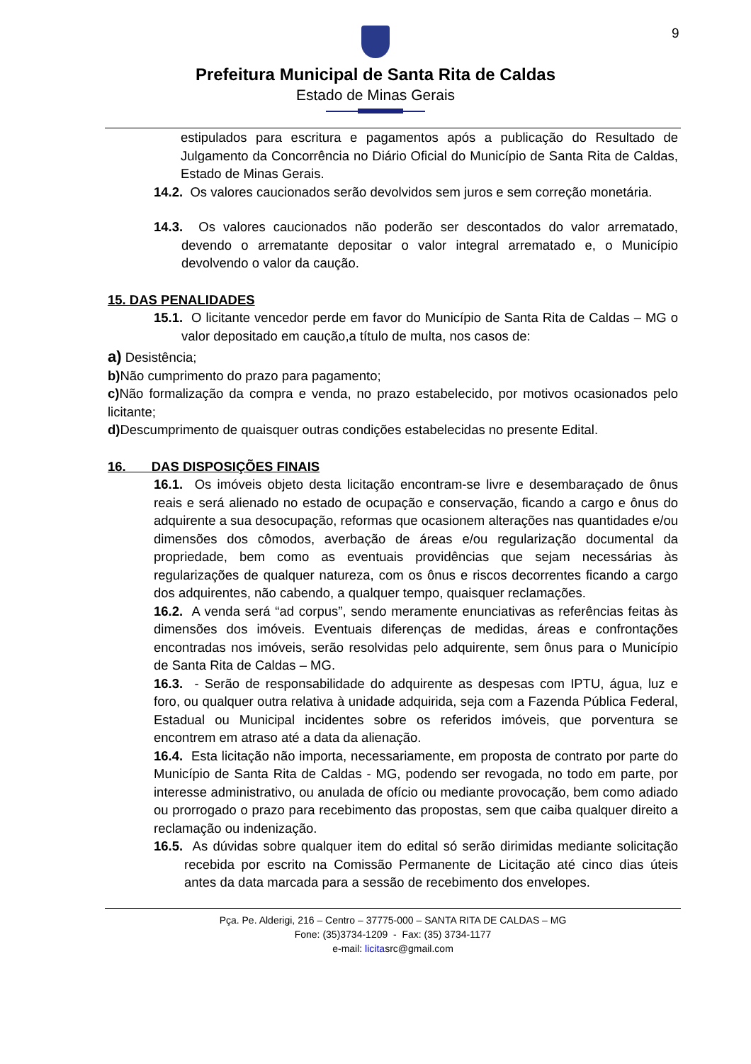9
Prefeitura Municipal de Santa Rita de Caldas
Estado de Minas Gerais
estipulados para escritura e pagamentos após a publicação do Resultado de Julgamento da Concorrência no Diário Oficial do Município de Santa Rita de Caldas, Estado de Minas Gerais.
14.2. Os valores caucionados serão devolvidos sem juros e sem correção monetária.
14.3. Os valores caucionados não poderão ser descontados do valor arrematado, devendo o arrematante depositar o valor integral arrematado e, o Município devolvendo o valor da caução.
15. DAS PENALIDADES
15.1. O licitante vencedor perde em favor do Município de Santa Rita de Caldas – MG o valor depositado em caução,a título de multa, nos casos de:
a) Desistência;
b) Não cumprimento do prazo para pagamento;
c) Não formalização da compra e venda, no prazo estabelecido, por motivos ocasionados pelo licitante;
d) Descumprimento de quaisquer outras condições estabelecidas no presente Edital.
16. DAS DISPOSIÇÕES FINAIS
16.1. Os imóveis objeto desta licitação encontram-se livre e desembaraçado de ônus reais e será alienado no estado de ocupação e conservação, ficando a cargo e ônus do adquirente a sua desocupação, reformas que ocasionem alterações nas quantidades e/ou dimensões dos cômodos, averbação de áreas e/ou regularização documental da propriedade, bem como as eventuais providências que sejam necessárias às regularizações de qualquer natureza, com os ônus e riscos decorrentes ficando a cargo dos adquirentes, não cabendo, a qualquer tempo, quaisquer reclamações.
16.2. A venda será “ad corpus”, sendo meramente enunciativas as referências feitas às dimensões dos imóveis. Eventuais diferenças de medidas, áreas e confrontações encontradas nos imóveis, serão resolvidas pelo adquirente, sem ônus para o Município de Santa Rita de Caldas – MG.
16.3. - Serão de responsabilidade do adquirente as despesas com IPTU, água, luz e foro, ou qualquer outra relativa à unidade adquirida, seja com a Fazenda Pública Federal, Estadual ou Municipal incidentes sobre os referidos imóveis, que porventura se encontrem em atraso até a data da alienação.
16.4. Esta licitação não importa, necessariamente, em proposta de contrato por parte do Município de Santa Rita de Caldas - MG, podendo ser revogada, no todo em parte, por interesse administrativo, ou anulada de ofício ou mediante provocação, bem como adiado ou prorrogado o prazo para recebimento das propostas, sem que caiba qualquer direito a reclamação ou indenização.
16.5. As dúvidas sobre qualquer item do edital só serão dirimidas mediante solicitação recebida por escrito na Comissão Permanente de Licitação até cinco dias úteis antes da data marcada para a sessão de recebimento dos envelopes.
Pça. Pe. Alderigi, 216 – Centro – 37775-000 – SANTA RITA DE CALDAS – MG
Fone: (35)3734-1209 - Fax: (35) 3734-1177
e-mail: licitasrc@gmail.com